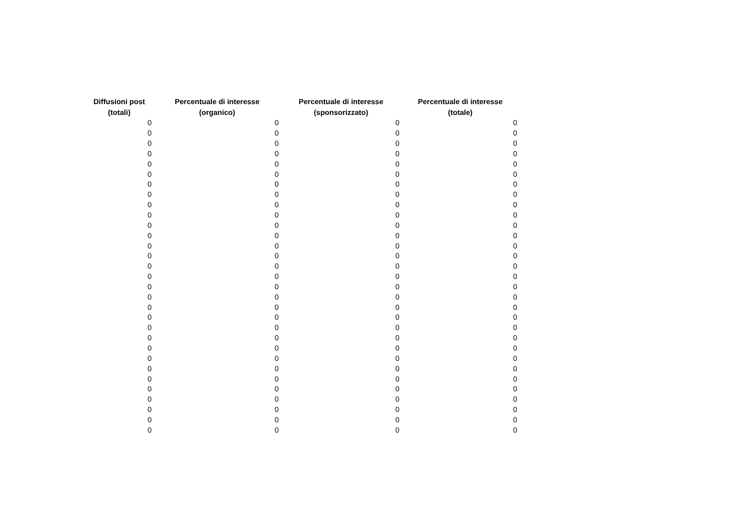| Diffusioni post (totali) | Percentuale di interesse (organico) | Percentuale di interesse (sponsorizzato) | Percentuale di interesse (totale) |
| --- | --- | --- | --- |
| 0 | 0 | 0 | 0 |
| 0 | 0 | 0 | 0 |
| 0 | 0 | 0 | 0 |
| 0 | 0 | 0 | 0 |
| 0 | 0 | 0 | 0 |
| 0 | 0 | 0 | 0 |
| 0 | 0 | 0 | 0 |
| 0 | 0 | 0 | 0 |
| 0 | 0 | 0 | 0 |
| 0 | 0 | 0 | 0 |
| 0 | 0 | 0 | 0 |
| 0 | 0 | 0 | 0 |
| 0 | 0 | 0 | 0 |
| 0 | 0 | 0 | 0 |
| 0 | 0 | 0 | 0 |
| 0 | 0 | 0 | 0 |
| 0 | 0 | 0 | 0 |
| 0 | 0 | 0 | 0 |
| 0 | 0 | 0 | 0 |
| 0 | 0 | 0 | 0 |
| 0 | 0 | 0 | 0 |
| 0 | 0 | 0 | 0 |
| 0 | 0 | 0 | 0 |
| 0 | 0 | 0 | 0 |
| 0 | 0 | 0 | 0 |
| 0 | 0 | 0 | 0 |
| 0 | 0 | 0 | 0 |
| 0 | 0 | 0 | 0 |
| 0 | 0 | 0 | 0 |
| 0 | 0 | 0 | 0 |
| 0 | 0 | 0 | 0 |